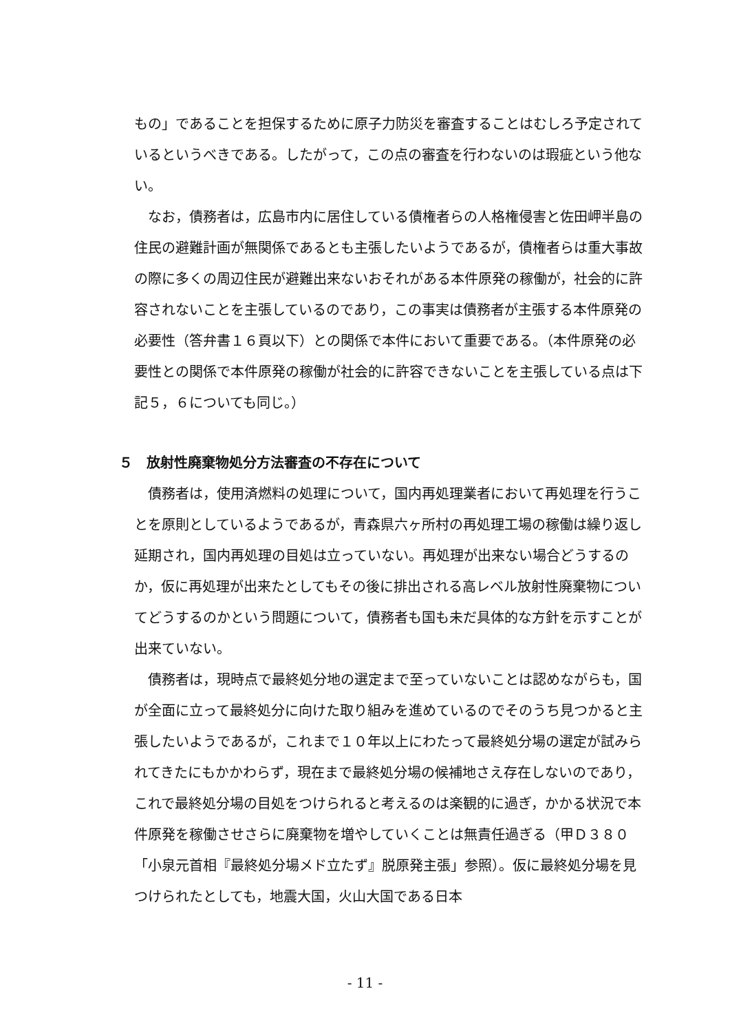もの」であることを担保するために原子力防災を審査することはむしろ予定されているというべきである。したがって，この点の審査を行わないのは瑕疵という他ない。
なお，債務者は，広島市内に居住している債権者らの人格権侵害と佐田岬半島の住民の避難計画が無関係であるとも主張したいようであるが，債権者らは重大事故の際に多くの周辺住民が避難出来ないおそれがある本件原発の稼働が，社会的に許容されないことを主張しているのであり，この事実は債務者が主張する本件原発の必要性（答弁書１６頁以下）との関係で本件において重要である。（本件原発の必要性との関係で本件原発の稼働が社会的に許容できないことを主張している点は下記５，６についても同じ。）
５　放射性廃棄物処分方法審査の不存在について
債務者は，使用済燃料の処理について，国内再処理業者において再処理を行うことを原則としているようであるが，青森県六ヶ所村の再処理工場の稼働は繰り返し延期され，国内再処理の目処は立っていない。再処理が出来ない場合どうするのか，仮に再処理が出来たとしてもその後に排出される高レベル放射性廃棄物についてどうするのかという問題について，債務者も国も未だ具体的な方針を示すことが出来ていない。
債務者は，現時点で最終処分地の選定まで至っていないことは認めながらも，国が全面に立って最終処分に向けた取り組みを進めているのでそのうち見つかると主張したいようであるが，これまで１０年以上にわたって最終処分場の選定が試みられてきたにもかかわらず，現在まで最終処分場の候補地さえ存在しないのであり，これで最終処分場の目処をつけられると考えるのは楽観的に過ぎ，かかる状況で本件原発を稼働させさらに廃棄物を増やしていくことは無責任過ぎる（甲Ｄ３８０「小泉元首相『最終処分場メド立たず』脱原発主張」参照）。仮に最終処分場を見つけられたとしても，地震大国，火山大国である日本
- 11 -